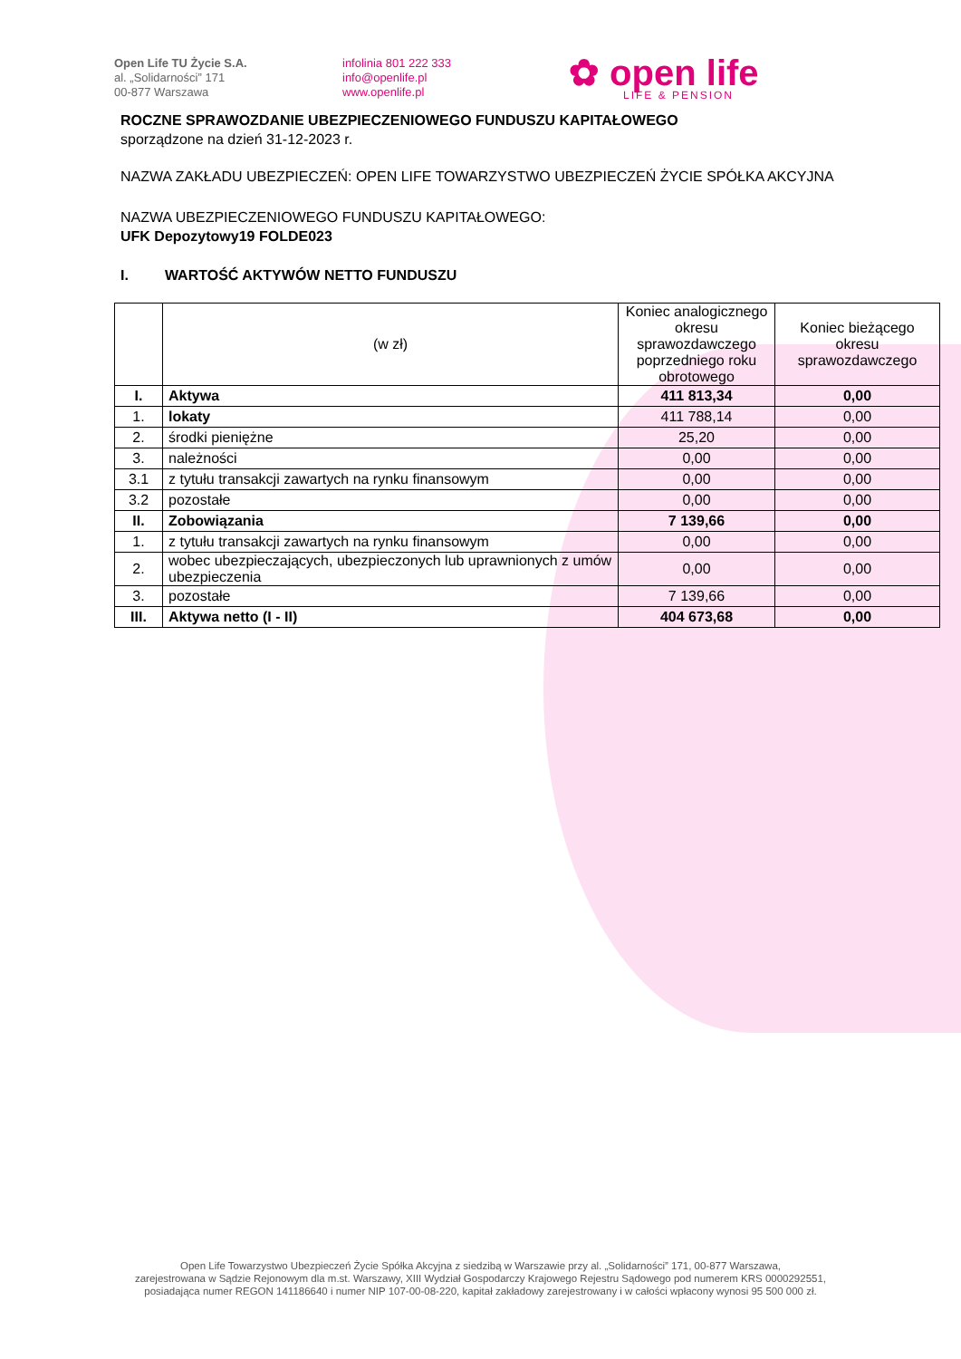Open Life TU Życie S.A.
al. „Solidarności” 171
00-877 Warszawa
infolinia 801 222 333
info@openlife.pl
www.openlife.pl
✿ open life
LIFE & PENSION
ROCZNE SPRAWOZDANIE UBEZPIECZENIOWEGO FUNDUSZU KAPITAŁOWEGO
sporządzone na dzień 31-12-2023 r.
NAZWA ZAKŁADU UBEZPIECZEŃ: OPEN LIFE TOWARZYSTWO UBEZPIECZEŃ ŻYCIE SPÓŁKA AKCYJNA
NAZWA UBEZPIECZENIOWEGO FUNDUSZU KAPITAŁOWEGO:
UFK Depozytowy19 FOLDE023
I. WARTOŚĆ AKTYWÓW NETTO FUNDUSZU
| | (w zł) | Koniec analogicznego okresu sprawozdawczego poprzedniego roku obrotowego | Koniec bieżącego okresu sprawozdawczego |
| --- | --- | --- | --- |
| I. | Aktywa | 411 813,34 | 0,00 |
| 1. | lokaty | 411 788,14 | 0,00 |
| 2. | środki pieniężne | 25,20 | 0,00 |
| 3. | należności | 0,00 | 0,00 |
| 3.1 | z tytułu transakcji zawartych na rynku finansowym | 0,00 | 0,00 |
| 3.2 | pozostałe | 0,00 | 0,00 |
| II. | Zobowiązania | 7 139,66 | 0,00 |
| 1. | z tytułu transakcji zawartych na rynku finansowym | 0,00 | 0,00 |
| 2. | wobec ubezpieczających, ubezpieczonych lub uprawnionych z umów ubezpieczenia | 0,00 | 0,00 |
| 3. | pozostałe | 7 139,66 | 0,00 |
| III. | Aktywa netto (I - II) | 404 673,68 | 0,00 |
Open Life Towarzystwo Ubezpieczeń Życie Spółka Akcyjna z siedzibą w Warszawie przy al. „Solidarności” 171, 00-877 Warszawa,
zarejestrowana w Sądzie Rejonowym dla m.st. Warszawy, XIII Wydział Gospodarczy Krajowego Rejestru Sądowego pod numerem KRS 0000292551,
posiadająca numer REGON 141186640 i numer NIP 107-00-08-220, kapitał zakładowy zarejestrowany i w całości wpłacony wynosi 95 500 000 zł.